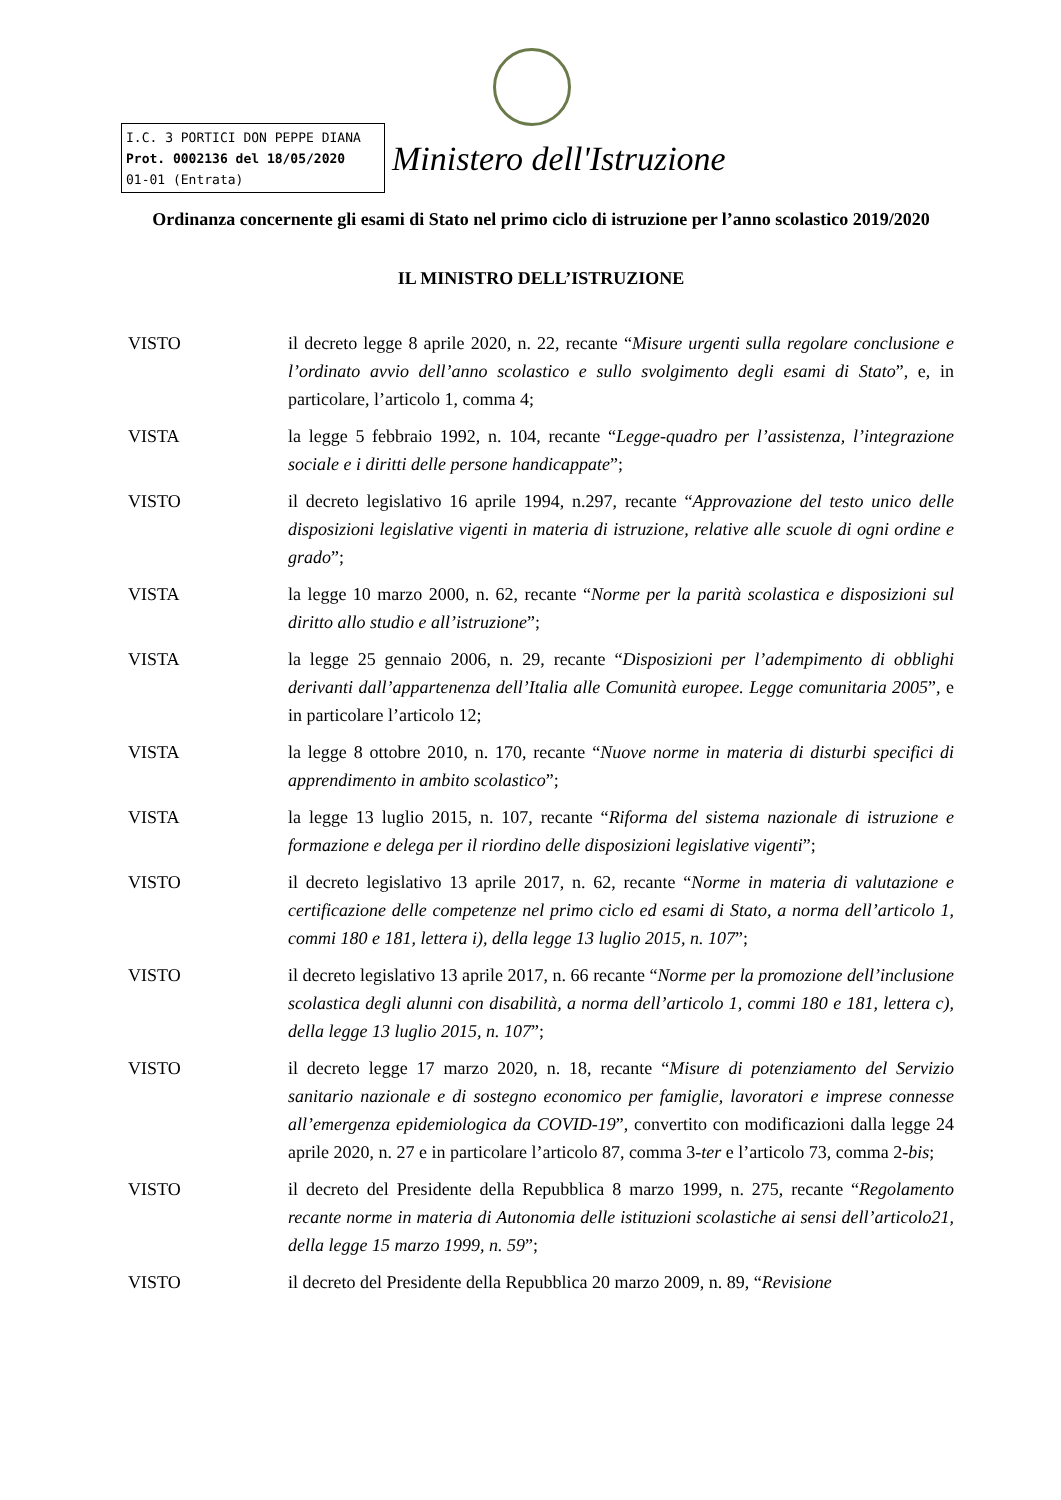I.C. 3 PORTICI DON PEPPE DIANA
Prot. 0002136 del 18/05/2020
01-01 (Entrata)
Ministero dell'Istruzione
Ordinanza concernente gli esami di Stato nel primo ciclo di istruzione per l’anno scolastico 2019/2020
IL MINISTRO DELL’ISTRUZIONE
VISTO il decreto legge 8 aprile 2020, n. 22, recante “Misure urgenti sulla regolare conclusione e l’ordinato avvio dell’anno scolastico e sullo svolgimento degli esami di Stato”, e, in particolare, l’articolo 1, comma 4;
VISTA la legge 5 febbraio 1992, n. 104, recante “Legge-quadro per l’assistenza, l’integrazione sociale e i diritti delle persone handicappate”;
VISTO il decreto legislativo 16 aprile 1994, n.297, recante “Approvazione del testo unico delle disposizioni legislative vigenti in materia di istruzione, relative alle scuole di ogni ordine e grado”;
VISTA la legge 10 marzo 2000, n. 62, recante “Norme per la parità scolastica e disposizioni sul diritto allo studio e all’istruzione”;
VISTA la legge 25 gennaio 2006, n. 29, recante “Disposizioni per l’adempimento di obblighi derivanti dall’appartenenza dell’Italia alle Comunità europee. Legge comunitaria 2005”, e in particolare l’articolo 12;
VISTA la legge 8 ottobre 2010, n. 170, recante “Nuove norme in materia di disturbi specifici di apprendimento in ambito scolastico”;
VISTA la legge 13 luglio 2015, n. 107, recante “Riforma del sistema nazionale di istruzione e formazione e delega per il riordino delle disposizioni legislative vigenti”;
VISTO il decreto legislativo 13 aprile 2017, n. 62, recante “Norme in materia di valutazione e certificazione delle competenze nel primo ciclo ed esami di Stato, a norma dell’articolo 1, commi 180 e 181, lettera i), della legge 13 luglio 2015, n. 107”;
VISTO il decreto legislativo 13 aprile 2017, n. 66 recante “Norme per la promozione dell’inclusione scolastica degli alunni con disabilità, a norma dell’articolo 1, commi 180 e 181, lettera c), della legge 13 luglio 2015, n. 107”;
VISTO il decreto legge 17 marzo 2020, n. 18, recante “Misure di potenziamento del Servizio sanitario nazionale e di sostegno economico per famiglie, lavoratori e imprese connesse all’emergenza epidemiologica da COVID-19”, convertito con modificazioni dalla legge 24 aprile 2020, n. 27 e in particolare l’articolo 87, comma 3-ter e l’articolo 73, comma 2-bis;
VISTO il decreto del Presidente della Repubblica 8 marzo 1999, n. 275, recante “Regolamento recante norme in materia di Autonomia delle istituzioni scolastiche ai sensi dell’articolo21, della legge 15 marzo 1999, n. 59”;
VISTO il decreto del Presidente della Repubblica 20 marzo 2009, n. 89, “Revisione